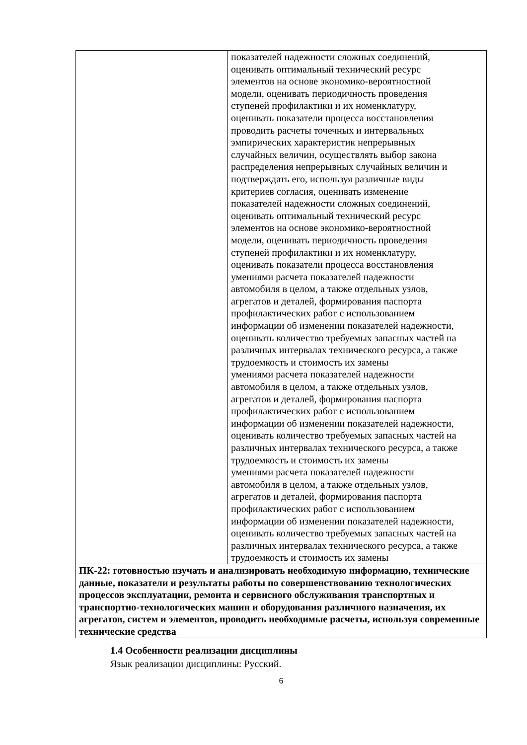| | показателей надежности сложных соединений, оценивать оптимальный технический ресурс элементов на основе экономико-вероятностной модели, оценивать периодичность проведения ступеней профилактики и их номенклатуру, оценивать показатели процесса восстановления проводить расчеты точечных и интервальных эмпирических характеристик непрерывных случайных величин, осуществлять выбор закона распределения непрерывных случайных величин и подтверждать его, используя различные виды критериев согласия, оценивать изменение показателей надежности сложных соединений, оценивать оптимальный технический ресурс элементов на основе экономико-вероятностной модели, оценивать периодичность проведения ступеней профилактики и их номенклатуру, оценивать показатели процесса восстановления умениями расчета показателей надежности автомобиля в целом, а также отдельных узлов, агрегатов и деталей, формирования паспорта профилактических работ с использованием информации об изменении показателей надежности, оценивать количество требуемых запасных частей на различных интервалах технического ресурса, а также трудоемкость и стоимость их замены умениями расчета показателей надежности автомобиля в целом, а также отдельных узлов, агрегатов и деталей, формирования паспорта профилактических работ с использованием информации об изменении показателей надежности, оценивать количество требуемых запасных частей на различных интервалах технического ресурса, а также трудоемкость и стоимость их замены умениями расчета показателей надежности автомобиля в целом, а также отдельных узлов, агрегатов и деталей, формирования паспорта профилактических работ с использованием информации об изменении показателей надежности, оценивать количество требуемых запасных частей на различных интервалах технического ресурса, а также трудоемкость и стоимость их замены |
| ПК-22: готовностью изучать и анализировать необходимую информацию, технические данные, показатели и результаты работы по совершенствованию технологических процессов эксплуатации, ремонта и сервисного обслуживания транспортных и транспортно-технологических машин и оборудования различного назначения, их агрегатов, систем и элементов, проводить необходимые расчеты, используя современные технические средства | |
1.4 Особенности реализации дисциплины
Язык реализации дисциплины: Русский.
6